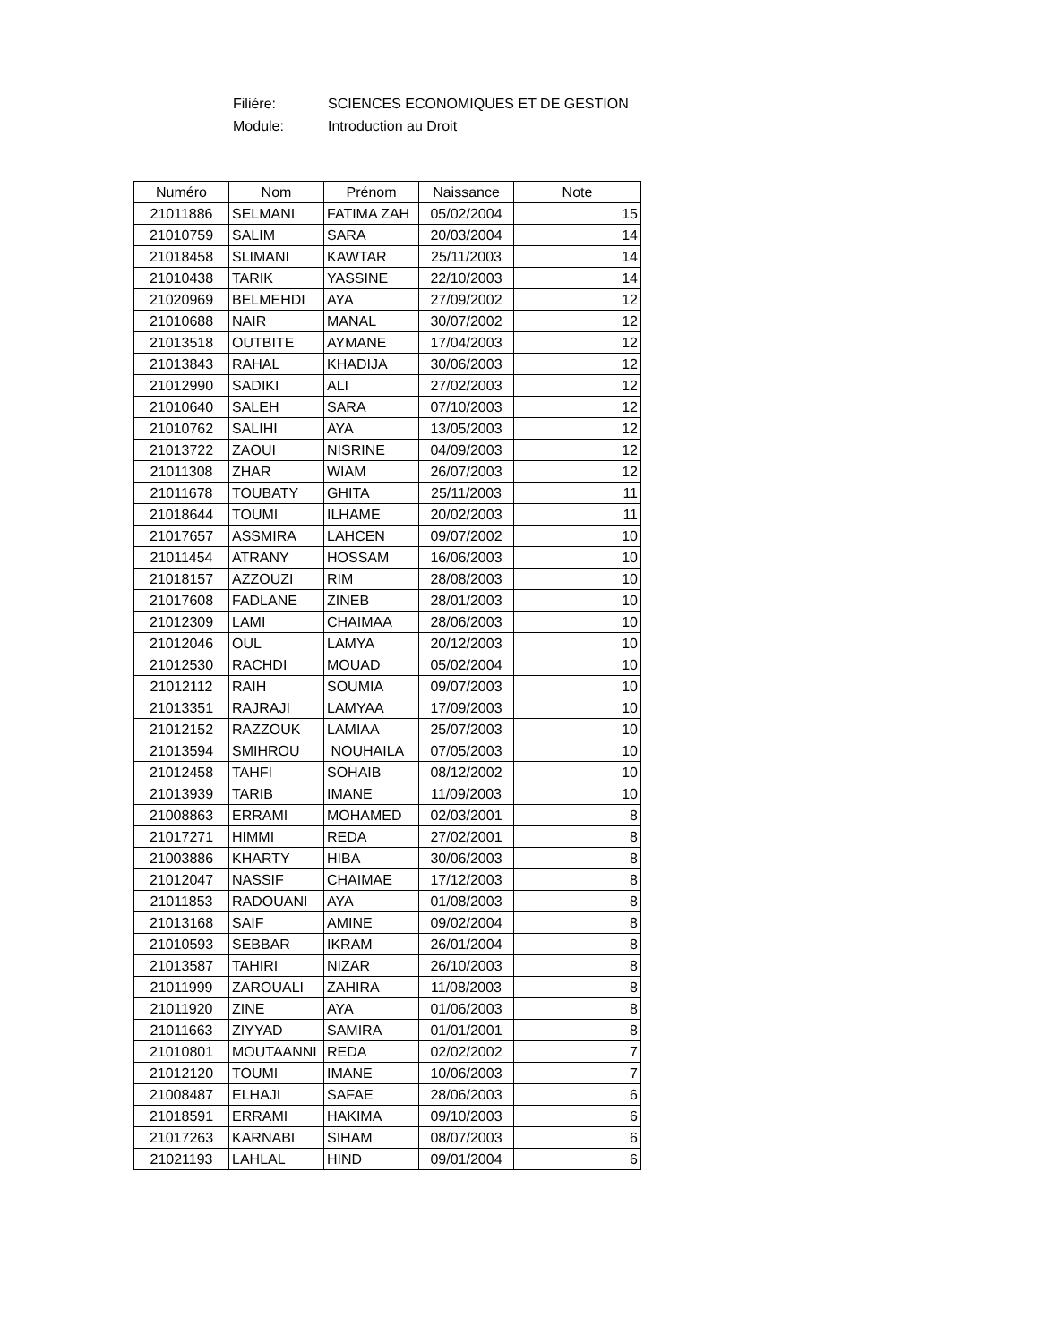Filiére: SCIENCES ECONOMIQUES ET DE GESTION
Module: Introduction au Droit
| Numéro | Nom | Prénom | Naissance | Note |
| --- | --- | --- | --- | --- |
| 21011886 | SELMANI | FATIMA ZAH | 05/02/2004 | 15 |
| 21010759 | SALIM | SARA | 20/03/2004 | 14 |
| 21018458 | SLIMANI | KAWTAR | 25/11/2003 | 14 |
| 21010438 | TARIK | YASSINE | 22/10/2003 | 14 |
| 21020969 | BELMEHDI | AYA | 27/09/2002 | 12 |
| 21010688 | NAIR | MANAL | 30/07/2002 | 12 |
| 21013518 | OUTBITE | AYMANE | 17/04/2003 | 12 |
| 21013843 | RAHAL | KHADIJA | 30/06/2003 | 12 |
| 21012990 | SADIKI | ALI | 27/02/2003 | 12 |
| 21010640 | SALEH | SARA | 07/10/2003 | 12 |
| 21010762 | SALIHI | AYA | 13/05/2003 | 12 |
| 21013722 | ZAOUI | NISRINE | 04/09/2003 | 12 |
| 21011308 | ZHAR | WIAM | 26/07/2003 | 12 |
| 21011678 | TOUBATY | GHITA | 25/11/2003 | 11 |
| 21018644 | TOUMI | ILHAME | 20/02/2003 | 11 |
| 21017657 | ASSMIRA | LAHCEN | 09/07/2002 | 10 |
| 21011454 | ATRANY | HOSSAM | 16/06/2003 | 10 |
| 21018157 | AZZOUZI | RIM | 28/08/2003 | 10 |
| 21017608 | FADLANE | ZINEB | 28/01/2003 | 10 |
| 21012309 | LAMI | CHAIMAA | 28/06/2003 | 10 |
| 21012046 | OUL | LAMYA | 20/12/2003 | 10 |
| 21012530 | RACHDI | MOUAD | 05/02/2004 | 10 |
| 21012112 | RAIH | SOUMIA | 09/07/2003 | 10 |
| 21013351 | RAJRAJI | LAMYAA | 17/09/2003 | 10 |
| 21012152 | RAZZOUK | LAMIAA | 25/07/2003 | 10 |
| 21013594 | SMIHROU | NOUHAILA | 07/05/2003 | 10 |
| 21012458 | TAHFI | SOHAIB | 08/12/2002 | 10 |
| 21013939 | TARIB | IMANE | 11/09/2003 | 10 |
| 21008863 | ERRAMI | MOHAMED | 02/03/2001 | 8 |
| 21017271 | HIMMI | REDA | 27/02/2001 | 8 |
| 21003886 | KHARTY | HIBA | 30/06/2003 | 8 |
| 21012047 | NASSIF | CHAIMAE | 17/12/2003 | 8 |
| 21011853 | RADOUANI | AYA | 01/08/2003 | 8 |
| 21013168 | SAIF | AMINE | 09/02/2004 | 8 |
| 21010593 | SEBBAR | IKRAM | 26/01/2004 | 8 |
| 21013587 | TAHIRI | NIZAR | 26/10/2003 | 8 |
| 21011999 | ZAROUALI | ZAHIRA | 11/08/2003 | 8 |
| 21011920 | ZINE | AYA | 01/06/2003 | 8 |
| 21011663 | ZIYYAD | SAMIRA | 01/01/2001 | 8 |
| 21010801 | MOUTAANNI | REDA | 02/02/2002 | 7 |
| 21012120 | TOUMI | IMANE | 10/06/2003 | 7 |
| 21008487 | ELHAJI | SAFAE | 28/06/2003 | 6 |
| 21018591 | ERRAMI | HAKIMA | 09/10/2003 | 6 |
| 21017263 | KARNABI | SIHAM | 08/07/2003 | 6 |
| 21021193 | LAHLAL | HIND | 09/01/2004 | 6 |